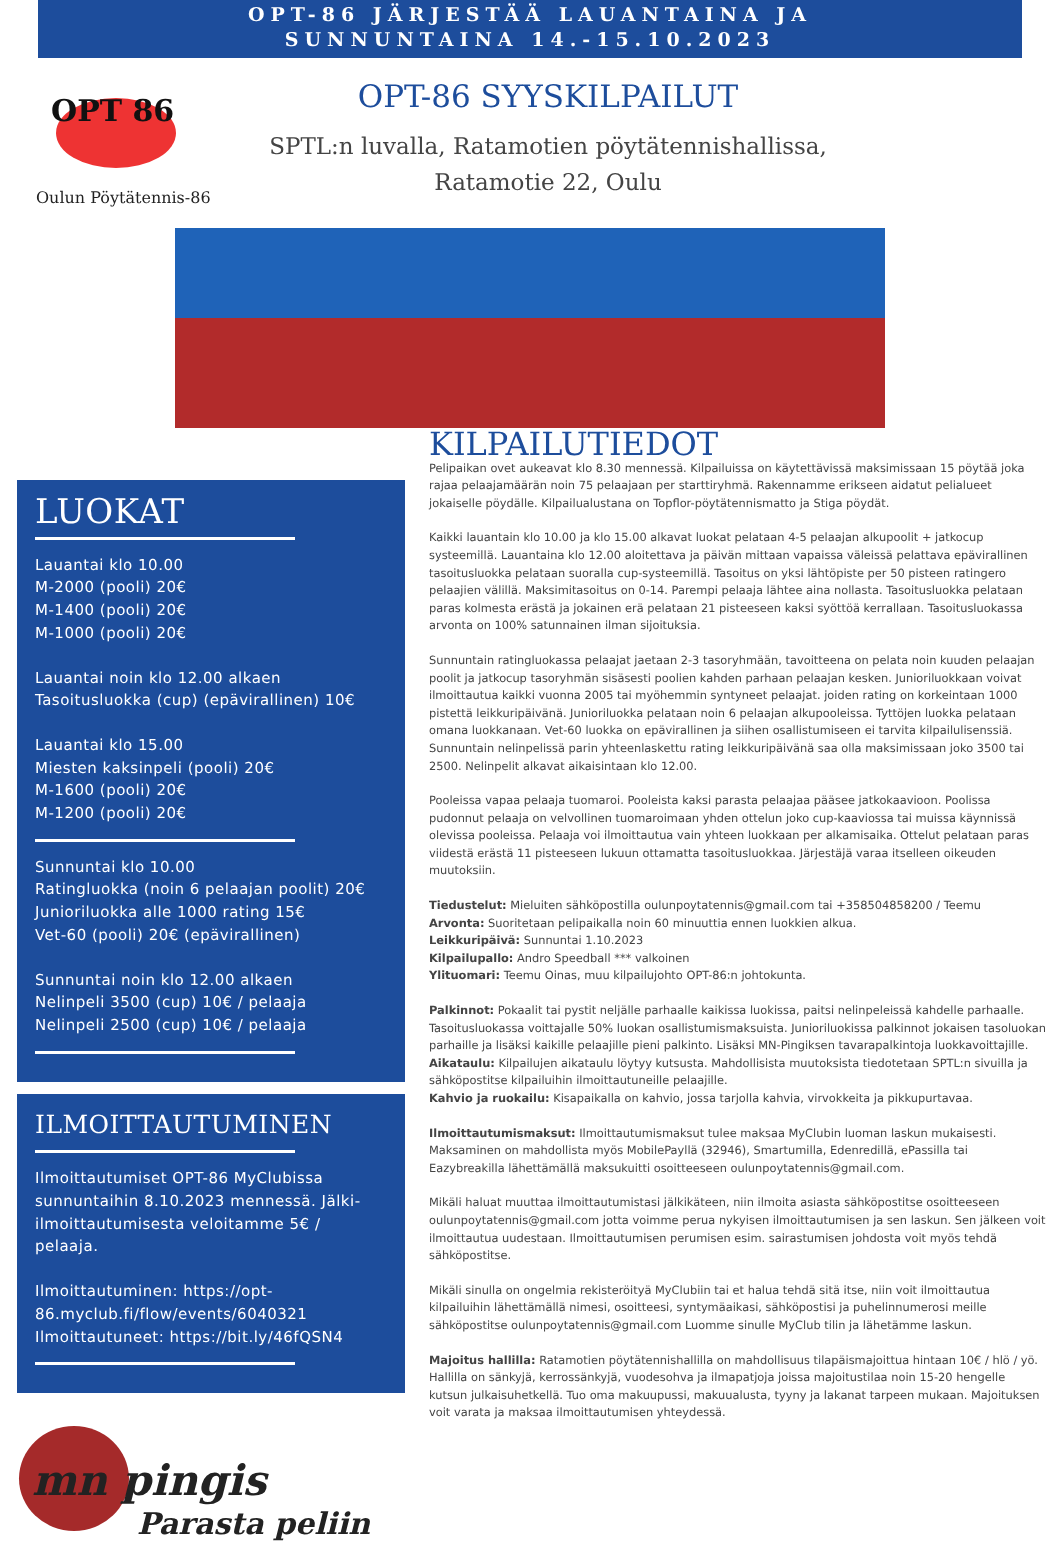OPT-86 JÄRJESTÄÄ LAUANTAINA JA
SUNNUNTAINA 14.-15.10.2023
OPT 86
Oulun Pöytätennis-86
OPT-86 SYYSKILPAILUT
SPTL:n luvalla, Ratamotien pöytätennishallissa,
Ratamotie 22, Oulu
LUOKAT
Lauantai klo 10.00
M-2000 (pooli) 20€
M-1400 (pooli) 20€
M-1000 (pooli) 20€
Lauantai noin klo 12.00 alkaen
Tasoitusluokka (cup) (epävirallinen) 10€
Lauantai klo 15.00
Miesten kaksinpeli (pooli) 20€
M-1600 (pooli) 20€
M-1200 (pooli) 20€
Sunnuntai klo 10.00
Ratingluokka (noin 6 pelaajan poolit) 20€
Junioriluokka alle 1000 rating 15€
Vet-60 (pooli) 20€ (epävirallinen)
Sunnuntai noin klo 12.00 alkaen
Nelinpeli 3500 (cup) 10€ / pelaaja
Nelinpeli 2500 (cup) 10€ / pelaaja
ILMOITTAUTUMINEN
Ilmoittautumiset OPT-86 MyClubissa sunnuntaihin 8.10.2023 mennessä. Jälki-ilmoittautumisesta veloitamme 5€ / pelaaja.
Ilmoittautuminen: https://opt-86.myclub.fi/flow/events/6040321
Ilmoittautuneet: https://bit.ly/46fQSN4
mn pingis
Parasta peliin
KILPAILUTIEDOT
Pelipaikan ovet aukeavat klo 8.30 mennessä. Kilpailuissa on käytettävissä maksimissaan 15 pöytää joka rajaa pelaajamäärän noin 75 pelaajaan per starttiryhmä. Rakennamme erikseen aidatut pelialueet jokaiselle pöydälle. Kilpailualustana on Topflor-pöytätennismatto ja Stiga pöydät.
Kaikki lauantain klo 10.00 ja klo 15.00 alkavat luokat pelataan 4-5 pelaajan alkupoolit + jatkocup systeemillä. Lauantaina klo 12.00 aloitettava ja päivän mittaan vapaissa väleissä pelattava epävirallinen tasoitusluokka pelataan suoralla cup-systeemillä. Tasoitus on yksi lähtöpiste per 50 pisteen ratingero pelaajien välillä. Maksimitasoitus on 0-14. Parempi pelaaja lähtee aina nollasta. Tasoitusluokka pelataan paras kolmesta erästä ja jokainen erä pelataan 21 pisteeseen kaksi syöttöä kerrallaan. Tasoitusluokassa arvonta on 100% satunnainen ilman sijoituksia.
Sunnuntain ratingluokassa pelaajat jaetaan 2-3 tasoryhmään, tavoitteena on pelata noin kuuden pelaajan poolit ja jatkocup tasoryhmän sisäsesti poolien kahden parhaan pelaajan kesken. Junioriluokkaan voivat ilmoittautua kaikki vuonna 2005 tai myöhemmin syntyneet pelaajat. joiden rating on korkeintaan 1000 pistettä leikkuripäivänä. Junioriluokka pelataan noin 6 pelaajan alkupooleissa. Tyttöjen luokka pelataan omana luokkanaan. Vet-60 luokka on epävirallinen ja siihen osallistumiseen ei tarvita kilpailulisenssiä. Sunnuntain nelinpelissä parin yhteenlaskettu rating leikkuripäivänä saa olla maksimissaan joko 3500 tai 2500. Nelinpelit alkavat aikaisintaan klo 12.00.
Pooleissa vapaa pelaaja tuomaroi. Pooleista kaksi parasta pelaajaa pääsee jatkokaavioon. Poolissa pudonnut pelaaja on velvollinen tuomaroimaan yhden ottelun joko cup-kaaviossa tai muissa käynnissä olevissa pooleissa. Pelaaja voi ilmoittautua vain yhteen luokkaan per alkamisaika. Ottelut pelataan paras viidestä erästä 11 pisteeseen lukuun ottamatta tasoitusluokkaa. Järjestäjä varaa itselleen oikeuden muutoksiin.
Tiedustelut: Mieluiten sähköpostilla oulunpoytatennis@gmail.com tai +358504858200 / Teemu
Arvonta: Suoritetaan pelipaikalla noin 60 minuuttia ennen luokkien alkua.
Leikkuripäivä: Sunnuntai 1.10.2023
Kilpailupallo: Andro Speedball *** valkoinen
Ylituomari: Teemu Oinas, muu kilpailujohto OPT-86:n johtokunta.
Palkinnot: Pokaalit tai pystit neljälle parhaalle kaikissa luokissa, paitsi nelinpeleissä kahdelle parhaalle. Tasoitusluokassa voittajalle 50% luokan osallistumismaksuista. Junioriluokissa palkinnot jokaisen tasoluokan parhaille ja lisäksi kaikille pelaajille pieni palkinto. Lisäksi MN-Pingiksen tavarapalkintoja luokkavoittajille.
Aikataulu: Kilpailujen aikataulu löytyy kutsusta. Mahdollisista muutoksista tiedotetaan SPTL:n sivuilla ja sähköpostitse kilpailuihin ilmoittautuneille pelaajille.
Kahvio ja ruokailu: Kisapaikalla on kahvio, jossa tarjolla kahvia, virvokkeita ja pikkupurtavaa.
Ilmoittautumismaksut: Ilmoittautumismaksut tulee maksaa MyClubin luoman laskun mukaisesti. Maksaminen on mahdollista myös MobilePayllä (32946), Smartumilla, Edenredillä, ePassilla tai Eazybreakilla lähettämällä maksukuitti osoitteeseen oulunpoytatennis@gmail.com.
Mikäli haluat muuttaa ilmoittautumistasi jälkikäteen, niin ilmoita asiasta sähköpostitse osoitteeseen oulunpoytatennis@gmail.com jotta voimme perua nykyisen ilmoittautumisen ja sen laskun. Sen jälkeen voit ilmoittautua uudestaan. Ilmoittautumisen perumisen esim. sairastumisen johdosta voit myös tehdä sähköpostitse.
Mikäli sinulla on ongelmia rekisteröityä MyClubiin tai et halua tehdä sitä itse, niin voit ilmoittautua kilpailuihin lähettämällä nimesi, osoitteesi, syntymäaikasi, sähköpostisi ja puhelinnumerosi meille sähköpostitse oulunpoytatennis@gmail.com Luomme sinulle MyClub tilin ja lähetämme laskun.
Majoitus hallilla: Ratamotien pöytätennishallilla on mahdollisuus tilapäismajoittua hintaan 10€ / hlö / yö. Hallilla on sänkyjä, kerrossänkyjä, vuodesohva ja ilmapatjoja joissa majoitustilaa noin 15-20 hengelle kutsun julkaisuhetkellä. Tuo oma makuupussi, makuualusta, tyyny ja lakanat tarpeen mukaan. Majoituksen voit varata ja maksaa ilmoittautumisen yhteydessä.